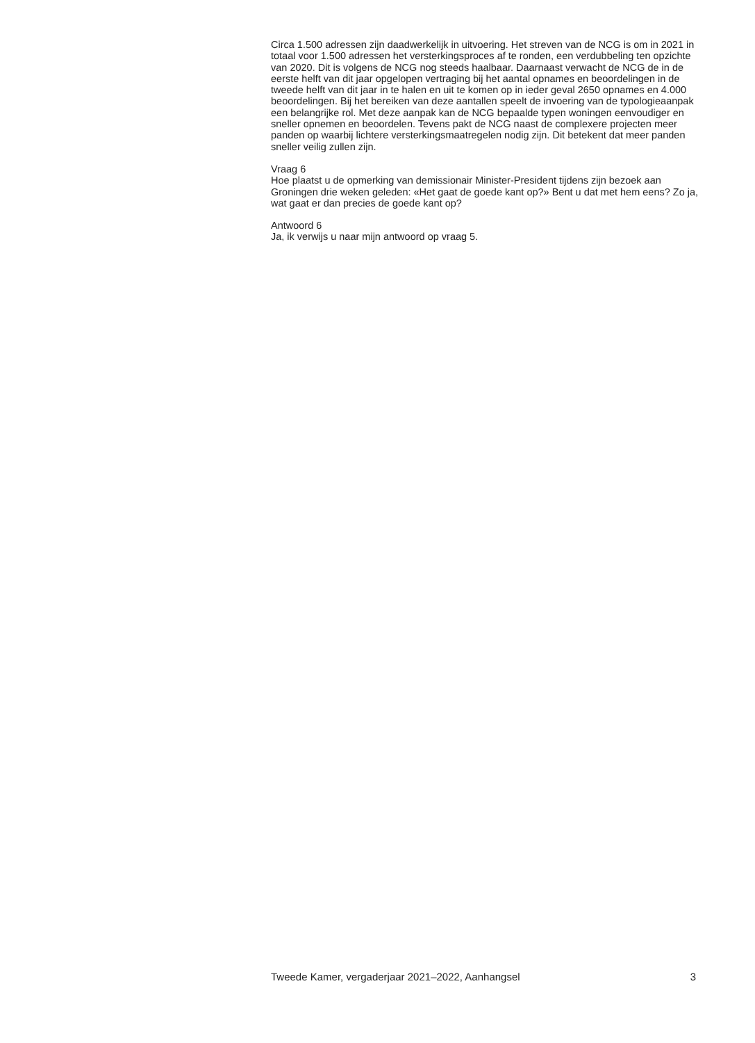Circa 1.500 adressen zijn daadwerkelijk in uitvoering. Het streven van de NCG is om in 2021 in totaal voor 1.500 adressen het versterkingsproces af te ronden, een verdubbeling ten opzichte van 2020. Dit is volgens de NCG nog steeds haalbaar. Daarnaast verwacht de NCG de in de eerste helft van dit jaar opgelopen vertraging bij het aantal opnames en beoordelingen in de tweede helft van dit jaar in te halen en uit te komen op in ieder geval 2650 opnames en 4.000 beoordelingen. Bij het bereiken van deze aantallen speelt de invoering van de typologieaanpak een belangrijke rol. Met deze aanpak kan de NCG bepaalde typen woningen eenvoudiger en sneller opnemen en beoordelen. Tevens pakt de NCG naast de complexere projecten meer panden op waarbij lichtere versterkingsmaatregelen nodig zijn. Dit betekent dat meer panden sneller veilig zullen zijn.
Vraag 6
Hoe plaatst u de opmerking van demissionair Minister-President tijdens zijn bezoek aan Groningen drie weken geleden: «Het gaat de goede kant op?» Bent u dat met hem eens? Zo ja, wat gaat er dan precies de goede kant op?
Antwoord 6
Ja, ik verwijs u naar mijn antwoord op vraag 5.
Tweede Kamer, vergaderjaar 2021–2022, Aanhangsel 3